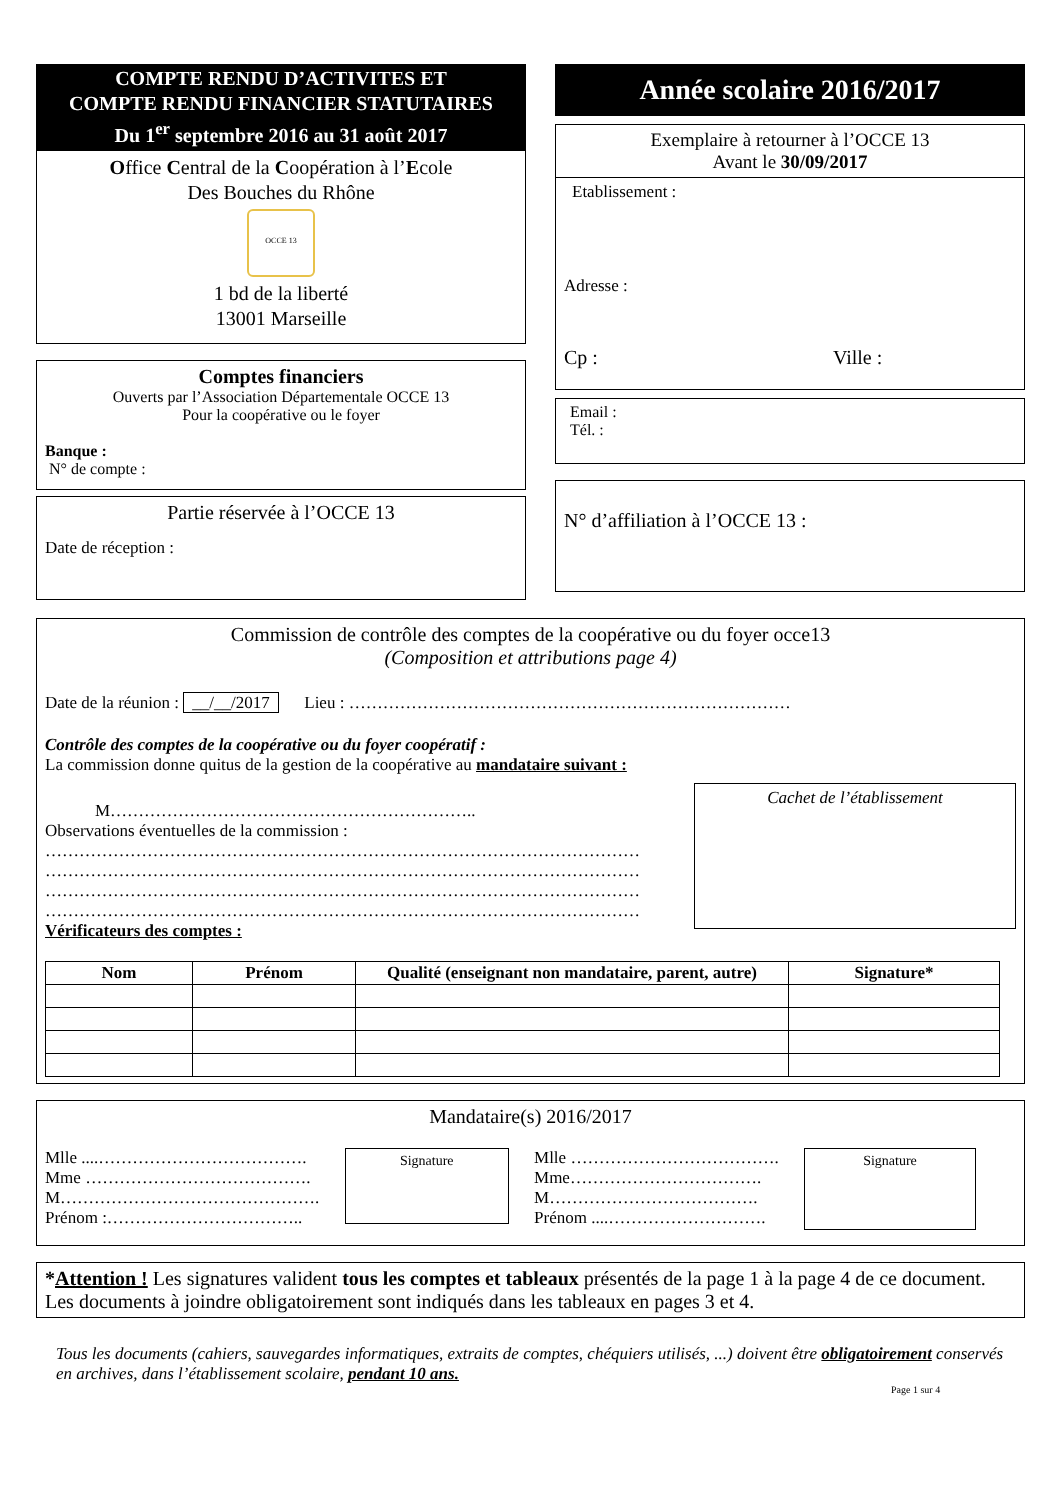COMPTE RENDU D’ACTIVITES ET
COMPTE RENDU FINANCIER STATUTAIRES
Du 1<sup>er</sup> septembre 2016 au 31 août 2017
Office Central de la Coopération à l’Ecole
Des Bouches du Rhône
OCCE 13
1 bd de la liberté
13001 Marseille
Comptes financiers
Ouverts par l’Association Départementale OCCE 13
Pour la coopérative ou le foyer
Banque :
N° de compte :
Partie réservée à l’OCCE 13
Date de réception :
Année scolaire 2016/2017
Exemplaire à retourner à l’OCCE 13
Avant le 30/09/2017
Etablissement :
Adresse :
Cp : Ville :
Email :
Tél. :
N° d’affiliation à l’OCCE 13 :
Commission de contrôle des comptes de la coopérative ou du foyer occe13
(Composition et attributions page 4)
Date de la réunion : __/__/2017 Lieu : ……………………………………………………………………
Contrôle des comptes de la coopérative ou du foyer coopératif :
La commission donne quitus de la gestion de la coopérative au mandataire suivant :
M………………………………………………………..
Observations éventuelles de la commission :
……………………………………………………………………………………………
……………………………………………………………………………………………
……………………………………………………………………………………………
……………………………………………………………………………………………
Vérificateurs des comptes :
Cachet de l’établissement
| Nom | Prénom | Qualité (enseignant non mandataire, parent, autre) | Signature* |
| --- | --- | --- | --- |
Mandataire(s) 2016/2017
Mlle ....……………………………….
Mme ………………………………….
M……………………………………….
Prénom :……………………………..
Signature
Mlle ……………………………….
Mme…………………………….
M……………………………….
Prénom ....……………………….
Signature
*Attention ! Les signatures valident tous les comptes et tableaux présentés de la page 1 à la page 4 de ce document.
Les documents à joindre obligatoirement sont indiqués dans les tableaux en pages 3 et 4.
Tous les documents (cahiers, sauvegardes informatiques, extraits de comptes, chéquiers utilisés, ...) doivent être obligatoirement conservés en archives, dans l’établissement scolaire, pendant 10 ans.
Page 1 sur 4